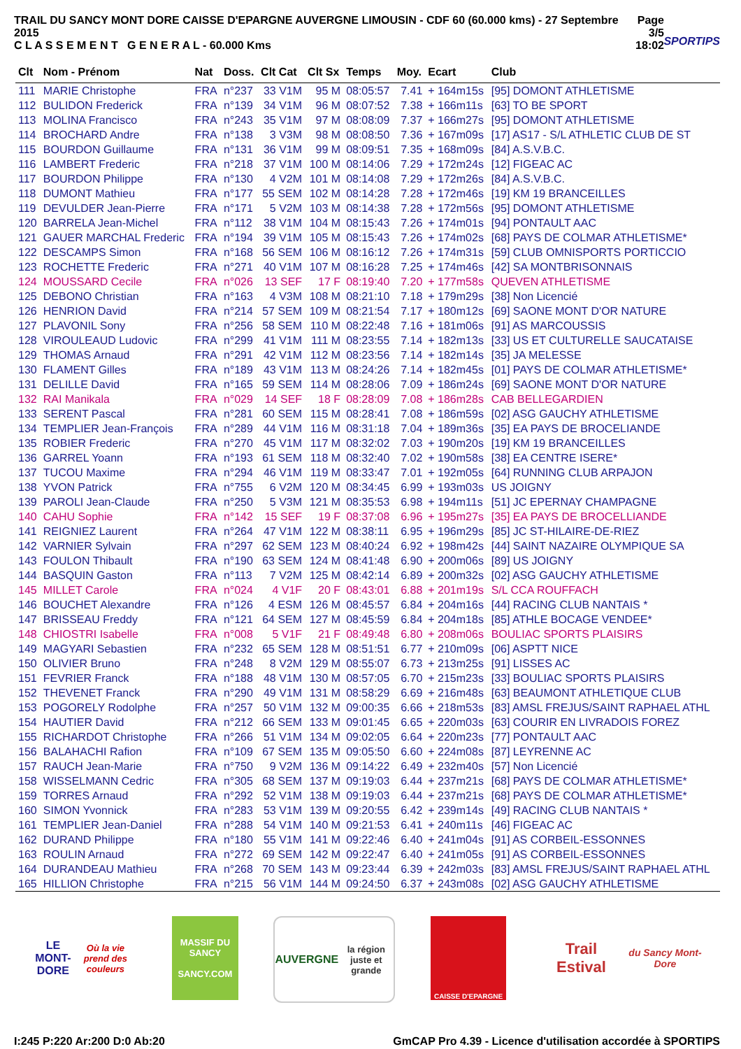TRAIL DU SANCY MONT DORE CAISSE D'EPARGNE AUVERGNE LIMOUSIN - CDF 60 (60.000 kms) - 27 Septembre 2015
C L A S S E M E N T G E N E R A L - 60.000 Kms
Page 3/5
18:02
SPORTIPS
| Clt | Nom - Prénom | Nat | Doss. | Clt Cat | Clt Sx | Temps | Moy. | Ecart | Club |
| --- | --- | --- | --- | --- | --- | --- | --- | --- | --- |
| 111 | MARIE Christophe | FRA | n°237 | 33 V1M | 95 M | 08:05:57 | 7.41 | + 164m15s | [95] DOMONT ATHLETISME |
| 112 | BULIDON Frederick | FRA | n°139 | 34 V1M | 96 M | 08:07:52 | 7.38 | + 166m11s | [63] TO BE SPORT |
| 113 | MOLINA Francisco | FRA | n°243 | 35 V1M | 97 M | 08:08:09 | 7.37 | + 166m27s | [95] DOMONT ATHLETISME |
| 114 | BROCHARD Andre | FRA | n°138 | 3 V3M | 98 M | 08:08:50 | 7.36 | + 167m09s | [17] AS17 - S/L ATHLETIC CLUB DE ST |
| 115 | BOURDON Guillaume | FRA | n°131 | 36 V1M | 99 M | 08:09:51 | 7.35 | + 168m09s | [84] A.S.V.B.C. |
| 116 | LAMBERT Frederic | FRA | n°218 | 37 V1M | 100 M | 08:14:06 | 7.29 | + 172m24s | [12] FIGEAC AC |
| 117 | BOURDON Philippe | FRA | n°130 | 4 V2M | 101 M | 08:14:08 | 7.29 | + 172m26s | [84] A.S.V.B.C. |
| 118 | DUMONT Mathieu | FRA | n°177 | 55 SEM | 102 M | 08:14:28 | 7.28 | + 172m46s | [19] KM 19 BRANCEILLES |
| 119 | DEVULDER Jean-Pierre | FRA | n°171 | 5 V2M | 103 M | 08:14:38 | 7.28 | + 172m56s | [95] DOMONT ATHLETISME |
| 120 | BARRELA Jean-Michel | FRA | n°112 | 38 V1M | 104 M | 08:15:43 | 7.26 | + 174m01s | [94] PONTAULT AAC |
| 121 | GAUER MARCHAL Frederic | FRA | n°194 | 39 V1M | 105 M | 08:15:43 | 7.26 | + 174m02s | [68] PAYS DE COLMAR ATHLETISME* |
| 122 | DESCAMPS Simon | FRA | n°168 | 56 SEM | 106 M | 08:16:12 | 7.26 | + 174m31s | [59] CLUB OMNISPORTS PORTICCIO |
| 123 | ROCHETTE Frederic | FRA | n°271 | 40 V1M | 107 M | 08:16:28 | 7.25 | + 174m46s | [42] SA MONTBRISONNAIS |
| 124 | MOUSSARD Cecile | FRA | n°026 | 13 SEF | 17 F | 08:19:40 | 7.20 | + 177m58s | QUEVEN ATHLETISME |
| 125 | DEBONO Christian | FRA | n°163 | 4 V3M | 108 M | 08:21:10 | 7.18 | + 179m29s | [38] Non Licencié |
| 126 | HENRION David | FRA | n°214 | 57 SEM | 109 M | 08:21:54 | 7.17 | + 180m12s | [69] SAONE MONT D'OR NATURE |
| 127 | PLAVONIL Sony | FRA | n°256 | 58 SEM | 110 M | 08:22:48 | 7.16 | + 181m06s | [91] AS MARCOUSSIS |
| 128 | VIROULEAUD Ludovic | FRA | n°299 | 41 V1M | 111 M | 08:23:55 | 7.14 | + 182m13s | [33] US ET CULTURELLE SAUCATAISE |
| 129 | THOMAS Arnaud | FRA | n°291 | 42 V1M | 112 M | 08:23:56 | 7.14 | + 182m14s | [35] JA MELESSE |
| 130 | FLAMENT Gilles | FRA | n°189 | 43 V1M | 113 M | 08:24:26 | 7.14 | + 182m45s | [01] PAYS DE COLMAR ATHLETISME* |
| 131 | DELILLE David | FRA | n°165 | 59 SEM | 114 M | 08:28:06 | 7.09 | + 186m24s | [69] SAONE MONT D'OR NATURE |
| 132 | RAI Manikala | FRA | n°029 | 14 SEF | 18 F | 08:28:09 | 7.08 | + 186m28s | CAB BELLEGARDIEN |
| 133 | SERENT Pascal | FRA | n°281 | 60 SEM | 115 M | 08:28:41 | 7.08 | + 186m59s | [02] ASG GAUCHY ATHLETISME |
| 134 | TEMPLIER Jean-François | FRA | n°289 | 44 V1M | 116 M | 08:31:18 | 7.04 | + 189m36s | [35] EA PAYS DE BROCELIANDE |
| 135 | ROBIER Frederic | FRA | n°270 | 45 V1M | 117 M | 08:32:02 | 7.03 | + 190m20s | [19] KM 19 BRANCEILLES |
| 136 | GARREL Yoann | FRA | n°193 | 61 SEM | 118 M | 08:32:40 | 7.02 | + 190m58s | [38] EA CENTRE ISERE* |
| 137 | TUCOU Maxime | FRA | n°294 | 46 V1M | 119 M | 08:33:47 | 7.01 | + 192m05s | [64] RUNNING CLUB ARPAJON |
| 138 | YVON Patrick | FRA | n°755 | 6 V2M | 120 M | 08:34:45 | 6.99 | + 193m03s | US JOIGNY |
| 139 | PAROLI Jean-Claude | FRA | n°250 | 5 V3M | 121 M | 08:35:53 | 6.98 | + 194m11s | [51] JC EPERNAY CHAMPAGNE |
| 140 | CAHU Sophie | FRA | n°142 | 15 SEF | 19 F | 08:37:08 | 6.96 | + 195m27s | [35] EA PAYS DE BROCELLIANDE |
| 141 | REIGNIEZ Laurent | FRA | n°264 | 47 V1M | 122 M | 08:38:11 | 6.95 | + 196m29s | [85] JC ST-HILAIRE-DE-RIEZ |
| 142 | VARNIER Sylvain | FRA | n°297 | 62 SEM | 123 M | 08:40:24 | 6.92 | + 198m42s | [44] SAINT NAZAIRE OLYMPIQUE SA |
| 143 | FOULON Thibault | FRA | n°190 | 63 SEM | 124 M | 08:41:48 | 6.90 | + 200m06s | [89] US JOIGNY |
| 144 | BASQUIN Gaston | FRA | n°113 | 7 V2M | 125 M | 08:42:14 | 6.89 | + 200m32s | [02] ASG GAUCHY ATHLETISME |
| 145 | MILLET Carole | FRA | n°024 | 4 V1F | 20 F | 08:43:01 | 6.88 | + 201m19s | S/L CCA ROUFFACH |
| 146 | BOUCHET Alexandre | FRA | n°126 | 4 ESM | 126 M | 08:45:57 | 6.84 | + 204m16s | [44] RACING CLUB NANTAIS * |
| 147 | BRISSEAU Freddy | FRA | n°121 | 64 SEM | 127 M | 08:45:59 | 6.84 | + 204m18s | [85] ATHLE BOCAGE VENDEE* |
| 148 | CHIOSTRI Isabelle | FRA | n°008 | 5 V1F | 21 F | 08:49:48 | 6.80 | + 208m06s | BOULIAC SPORTS PLAISIRS |
| 149 | MAGYARI Sebastien | FRA | n°232 | 65 SEM | 128 M | 08:51:51 | 6.77 | + 210m09s | [06] ASPTT NICE |
| 150 | OLIVIER Bruno | FRA | n°248 | 8 V2M | 129 M | 08:55:07 | 6.73 | + 213m25s | [91] LISSES AC |
| 151 | FEVRIER Franck | FRA | n°188 | 48 V1M | 130 M | 08:57:05 | 6.70 | + 215m23s | [33] BOULIAC SPORTS PLAISIRS |
| 152 | THEVENET Franck | FRA | n°290 | 49 V1M | 131 M | 08:58:29 | 6.69 | + 216m48s | [63] BEAUMONT ATHLETIQUE CLUB |
| 153 | POGORELY Rodolphe | FRA | n°257 | 50 V1M | 132 M | 09:00:35 | 6.66 | + 218m53s | [83] AMSL FREJUS/SAINT RAPHAEL ATHL |
| 154 | HAUTIER David | FRA | n°212 | 66 SEM | 133 M | 09:01:45 | 6.65 | + 220m03s | [63] COURIR EN LIVRADOIS FOREZ |
| 155 | RICHARDOT Christophe | FRA | n°266 | 51 V1M | 134 M | 09:02:05 | 6.64 | + 220m23s | [77] PONTAULT AAC |
| 156 | BALAHACHI Rafion | FRA | n°109 | 67 SEM | 135 M | 09:05:50 | 6.60 | + 224m08s | [87] LEYRENNE AC |
| 157 | RAUCH Jean-Marie | FRA | n°750 | 9 V2M | 136 M | 09:14:22 | 6.49 | + 232m40s | [57] Non Licencié |
| 158 | WISSELMANN Cedric | FRA | n°305 | 68 SEM | 137 M | 09:19:03 | 6.44 | + 237m21s | [68] PAYS DE COLMAR ATHLETISME* |
| 159 | TORRES Arnaud | FRA | n°292 | 52 V1M | 138 M | 09:19:03 | 6.44 | + 237m21s | [68] PAYS DE COLMAR ATHLETISME* |
| 160 | SIMON Yvonnick | FRA | n°283 | 53 V1M | 139 M | 09:20:55 | 6.42 | + 239m14s | [49] RACING CLUB NANTAIS * |
| 161 | TEMPLIER Jean-Daniel | FRA | n°288 | 54 V1M | 140 M | 09:21:53 | 6.41 | + 240m11s | [46] FIGEAC AC |
| 162 | DURAND Philippe | FRA | n°180 | 55 V1M | 141 M | 09:22:46 | 6.40 | + 241m04s | [91] AS CORBEIL-ESSONNES |
| 163 | ROULIN Arnaud | FRA | n°272 | 69 SEM | 142 M | 09:22:47 | 6.40 | + 241m05s | [91] AS CORBEIL-ESSONNES |
| 164 | DURANDEAU Mathieu | FRA | n°268 | 70 SEM | 143 M | 09:23:44 | 6.39 | + 242m03s | [83] AMSL FREJUS/SAINT RAPHAEL ATHL |
| 165 | HILLION Christophe | FRA | n°215 | 56 V1M | 144 M | 09:24:50 | 6.37 | + 243m08s | [02] ASG GAUCHY ATHLETISME |
LE MONT-DORE
Où la vie prend des couleurs
MASSIF DU
SANCY
SANCY.COM
AUVERGNE
la région juste et grande
CAISSE D'EPARGNE
Trail Estival
du Sancy Mont-Dore
I:245 P:220 Ar:200 D:0 Ab:20 GmCAP Pro 4.39 - Licence d'utilisation accordée à SPORTIPS